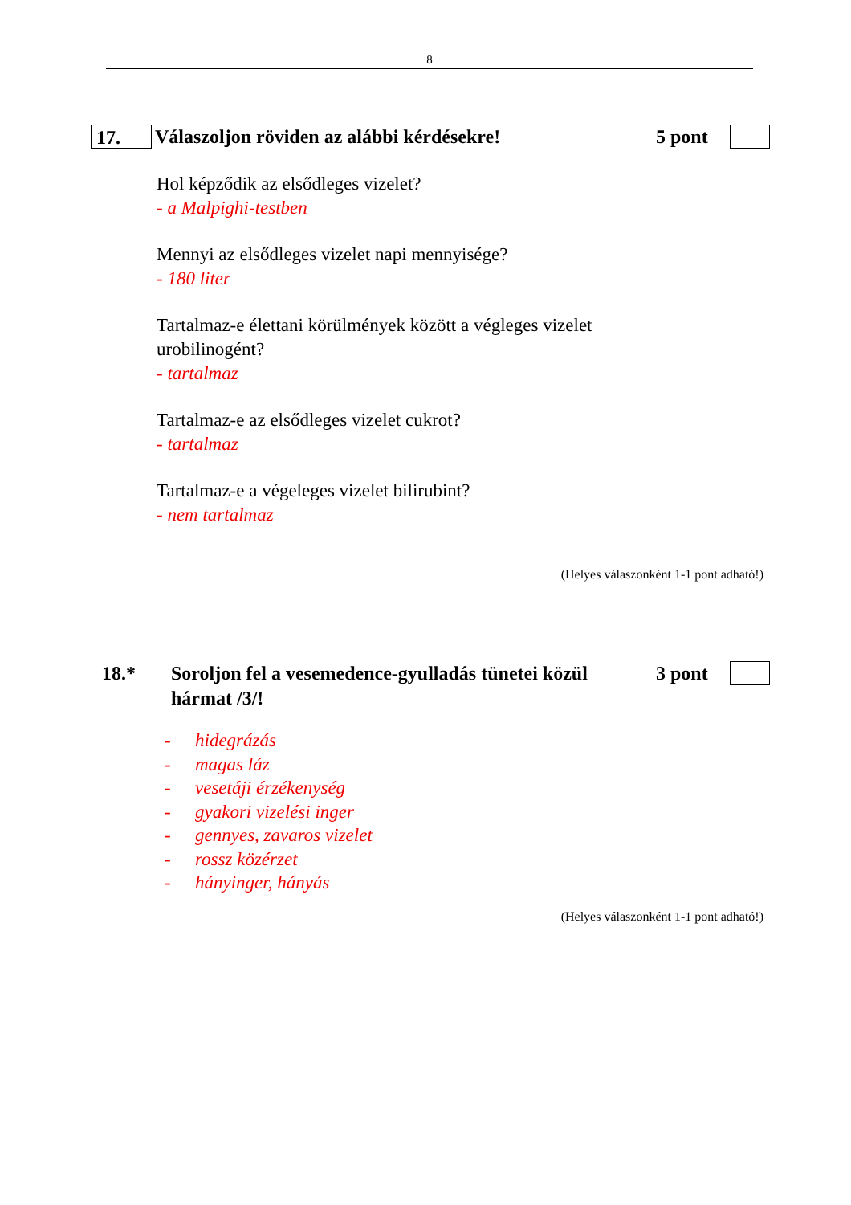8
17.
Válaszoljon röviden az alábbi kérdésekre!
5 pont
Hol képződik az elsődleges vizelet?
- a Malpighi-testben
Mennyi az elsődleges vizelet napi mennyisége?
- 180 liter
Tartalmaz-e élettani körülmények között a végleges vizelet
urobilinogént?
- tartalmaz
Tartalmaz-e az elsődleges vizelet cukrot?
- tartalmaz
Tartalmaz-e a végeleges vizelet bilirubint?
- nem tartalmaz
(Helyes válaszonként 1-1 pont adható!)
18.*
Soroljon fel a vesemedence-gyulladás tünetei közül
hármat /3/!
3 pont
- hidegrázás
- magas láz
- vesetáji érzékenység
- gyakori vizelési inger
- gennyes, zavaros vizelet
- rossz közérzet
- hányinger, hányás
(Helyes válaszonként 1-1 pont adható!)